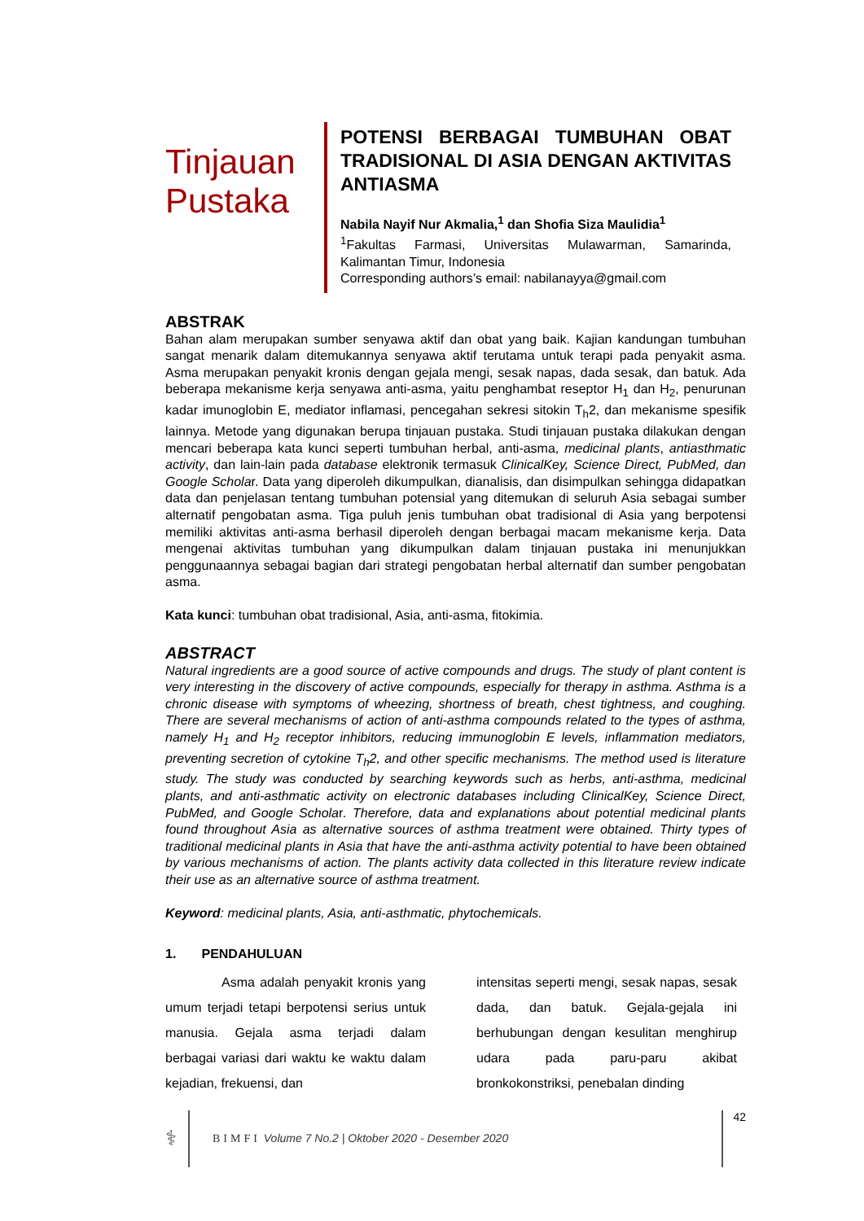Tinjauan Pustaka
POTENSI BERBAGAI TUMBUHAN OBAT TRADISIONAL DI ASIA DENGAN AKTIVITAS ANTIASMA
Nabila Nayif Nur Akmalia,<sup>1</sup> dan Shofia Siza Maulidia<sup>1</sup>
<sup>1</sup> Fakultas Farmasi, Universitas Mulawarman, Samarinda, Kalimantan Timur, Indonesia
Corresponding authors’s email: nabilanayya@gmail.com
ABSTRAK
Bahan alam merupakan sumber senyawa aktif dan obat yang baik. Kajian kandungan tumbuhan sangat menarik dalam ditemukannya senyawa aktif terutama untuk terapi pada penyakit asma. Asma merupakan penyakit kronis dengan gejala mengi, sesak napas, dada sesak, dan batuk. Ada beberapa mekanisme kerja senyawa anti-asma, yaitu penghambat reseptor H<sub>1</sub> dan H<sub>2</sub>, penurunan kadar imunoglobin E, mediator inflamasi, pencegahan sekresi sitokin T<sub>h</sub>2, dan mekanisme spesifik lainnya. Metode yang digunakan berupa tinjauan pustaka. Studi tinjauan pustaka dilakukan dengan mencari beberapa kata kunci seperti tumbuhan herbal, anti-asma, medicinal plants, antiasthmatic activity, dan lain-lain pada database elektronik termasuk ClinicalKey, Science Direct, PubMed, dan Google Scholar. Data yang diperoleh dikumpulkan, dianalisis, dan disimpulkan sehingga didapatkan data dan penjelasan tentang tumbuhan potensial yang ditemukan di seluruh Asia sebagai sumber alternatif pengobatan asma. Tiga puluh jenis tumbuhan obat tradisional di Asia yang berpotensi memiliki aktivitas anti-asma berhasil diperoleh dengan berbagai macam mekanisme kerja. Data mengenai aktivitas tumbuhan yang dikumpulkan dalam tinjauan pustaka ini menunjukkan penggunaannya sebagai bagian dari strategi pengobatan herbal alternatif dan sumber pengobatan asma.
Kata kunci: tumbuhan obat tradisional, Asia, anti-asma, fitokimia.
ABSTRACT
Natural ingredients are a good source of active compounds and drugs. The study of plant content is very interesting in the discovery of active compounds, especially for therapy in asthma. Asthma is a chronic disease with symptoms of wheezing, shortness of breath, chest tightness, and coughing. There are several mechanisms of action of anti-asthma compounds related to the types of asthma, namely H<sub>1</sub> and H<sub>2</sub> receptor inhibitors, reducing immunoglobin E levels, inflammation mediators, preventing secretion of cytokine T<sub>h</sub>2, and other specific mechanisms. The method used is literature study. The study was conducted by searching keywords such as herbs, anti-asthma, medicinal plants, and anti-asthmatic activity on electronic databases including ClinicalKey, Science Direct, PubMed, and Google Scholar. Therefore, data and explanations about potential medicinal plants found throughout Asia as alternative sources of asthma treatment were obtained. Thirty types of traditional medicinal plants in Asia that have the anti-asthma activity potential to have been obtained by various mechanisms of action. The plants activity data collected in this literature review indicate their use as an alternative source of asthma treatment.
Keyword: medicinal plants, Asia, anti-asthmatic, phytochemicals.
1. PENDAHULUAN
Asma adalah penyakit kronis yang umum terjadi tetapi berpotensi serius untuk manusia. Gejala asma terjadi dalam berbagai variasi dari waktu ke waktu dalam kejadian, frekuensi, dan
intensitas seperti mengi, sesak napas, sesak dada, dan batuk. Gejala-gejala ini berhubungan dengan kesulitan menghirup udara pada paru-paru akibat bronkokonstriksi, penebalan dinding
⚕
BIMFI Volume 7 No.2 | Oktober 2020 - Desember 2020
42